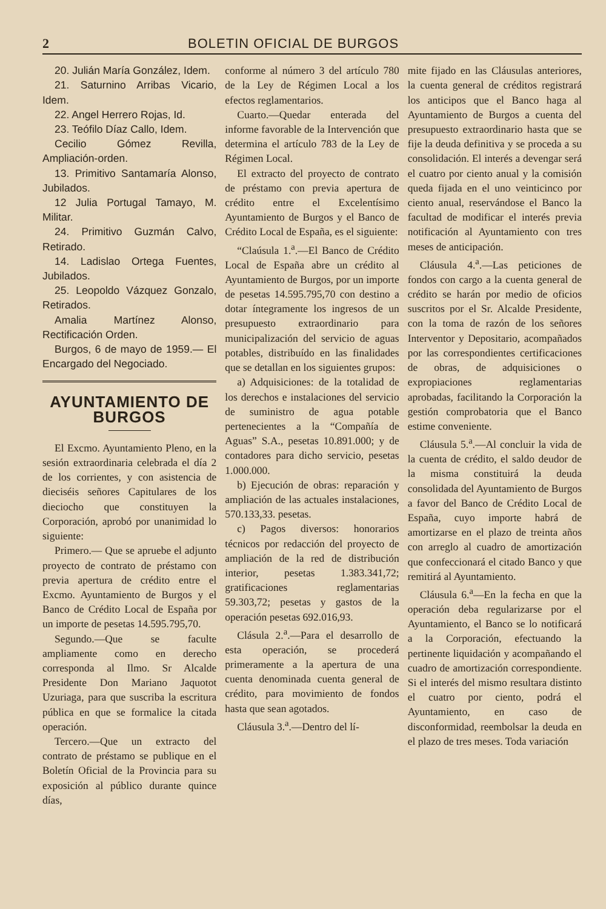2 BOLETIN OFICIAL DE BURGOS
20. Julián María González, Idem.
21. Saturnino Arribas Vicario, Idem.
22. Angel Herrero Rojas, Id.
23. Teófilo Díaz Callo, Idem.
Cecilio Gómez Revilla, Ampliación-orden.
13. Primitivo Santamaría Alonso, Jubilados.
12 Julia Portugal Tamayo, M. Militar.
24. Primitivo Guzmán Calvo, Retirado.
14. Ladislao Ortega Fuentes, Jubilados.
25. Leopoldo Vázquez Gonzalo, Retirados.
Amalia Martínez Alonso, Rectificación Orden.
Burgos, 6 de mayo de 1959.— El Encargado del Negociado.
AYUNTAMIENTO DE BURGOS
El Excmo. Ayuntamiento Pleno, en la sesión extraordinaria celebrada el día 2 de los corrientes, y con asistencia de dieciséis señores Capitulares de los dieciocho que constituyen la Corporación, aprobó por unanimidad lo siguiente:
Primero.— Que se apruebe el adjunto proyecto de contrato de préstamo con previa apertura de crédito entre el Excmo. Ayuntamiento de Burgos y el Banco de Crédito Local de España por un importe de pesetas 14.595.795,70.
Segundo.—Que se faculte ampliamente como en derecho corresponda al Ilmo. Sr Alcalde Presidente Don Mariano Jaquotot Uzuriaga, para que suscriba la escritura pública en que se formalice la citada operación.
Tercero.—Que un extracto del contrato de préstamo se publique en el Boletín Oficial de la Provincia para su exposición al público durante quince días,
conforme al número 3 del artículo 780 de la Ley de Régimen Local a los efectos reglamentarios.
Cuarto.—Quedar enterada del informe favorable de la Intervención que determina el artículo 783 de la Ley de Régimen Local.
El extracto del proyecto de contrato de préstamo con previa apertura de crédito entre el Excelentísimo Ayuntamiento de Burgos y el Banco de Crédito Local de España, es el siguiente:
“Claúsula 1.<sup>a</sup>.—El Banco de Crédito Local de España abre un crédito al Ayuntamiento de Burgos, por un importe de pesetas 14.595.795,70 con destino a dotar íntegramente los ingresos de un presupuesto extraordinario para municipalización del servicio de aguas potables, distribuído en las finalidades que se detallan en los siguientes grupos:
a) Adquisiciones: de la totalidad de los derechos e instalaciones del servicio de suministro de agua potable pertenecientes a la “Compañía de Aguas” S.A., pesetas 10.891.000; y de contadores para dicho servicio, pesetas 1.000.000.
b) Ejecución de obras: reparación y ampliación de las actuales instalaciones, 570.133,33. pesetas.
c) Pagos diversos: honorarios técnicos por redacción del proyecto de ampliación de la red de distribución interior, pesetas 1.383.341,72; gratificaciones reglamentarias 59.303,72; pesetas y gastos de la operación pesetas 692.016,93.
Clásula 2.<sup>a</sup>.—Para el desarrollo de esta operación, se procederá primeramente a la apertura de una cuenta denominada cuenta general de crédito, para movimiento de fondos hasta que sean agotados.
Cláusula 3.<sup>a</sup>.—Dentro del lí-
mite fijado en las Cláusulas anteriores, la cuenta general de créditos registrará los anticipos que el Banco haga al Ayuntamiento de Burgos a cuenta del presupuesto extraordinario hasta que se fije la deuda definitiva y se proceda a su consolidación. El interés a devengar será el cuatro por ciento anual y la comisión queda fijada en el uno veinticinco por ciento anual, reservándose el Banco la facultad de modificar el interés previa notificación al Ayuntamiento con tres meses de anticipación.
Cláusula 4.<sup>a</sup>.—Las peticiones de fondos con cargo a la cuenta general de crédito se harán por medio de oficios suscritos por el Sr. Alcalde Presidente, con la toma de razón de los señores Interventor y Depositario, acompañados por las correspondientes certificaciones de obras, de adquisiciones o expropiaciones reglamentarias aprobadas, facilitando la Corporación la gestión comprobatoria que el Banco estime conveniente.
Cláusula 5.<sup>a</sup>.—Al concluir la vida de la cuenta de crédito, el saldo deudor de la misma constituirá la deuda consolidada del Ayuntamiento de Burgos a favor del Banco de Crédito Local de España, cuyo importe habrá de amortizarse en el plazo de treinta años con arreglo al cuadro de amortización que confeccionará el citado Banco y que remitirá al Ayuntamiento.
Cláusula 6.<sup>a</sup>—En la fecha en que la operación deba regularizarse por el Ayuntamiento, el Banco se lo notificará a la Corporación, efectuando la pertinente liquidación y acompañando el cuadro de amortización correspondiente. Si el interés del mismo resultara distinto el cuatro por ciento, podrá el Ayuntamiento, en caso de disconformidad, reembolsar la deuda en el plazo de tres meses. Toda variación